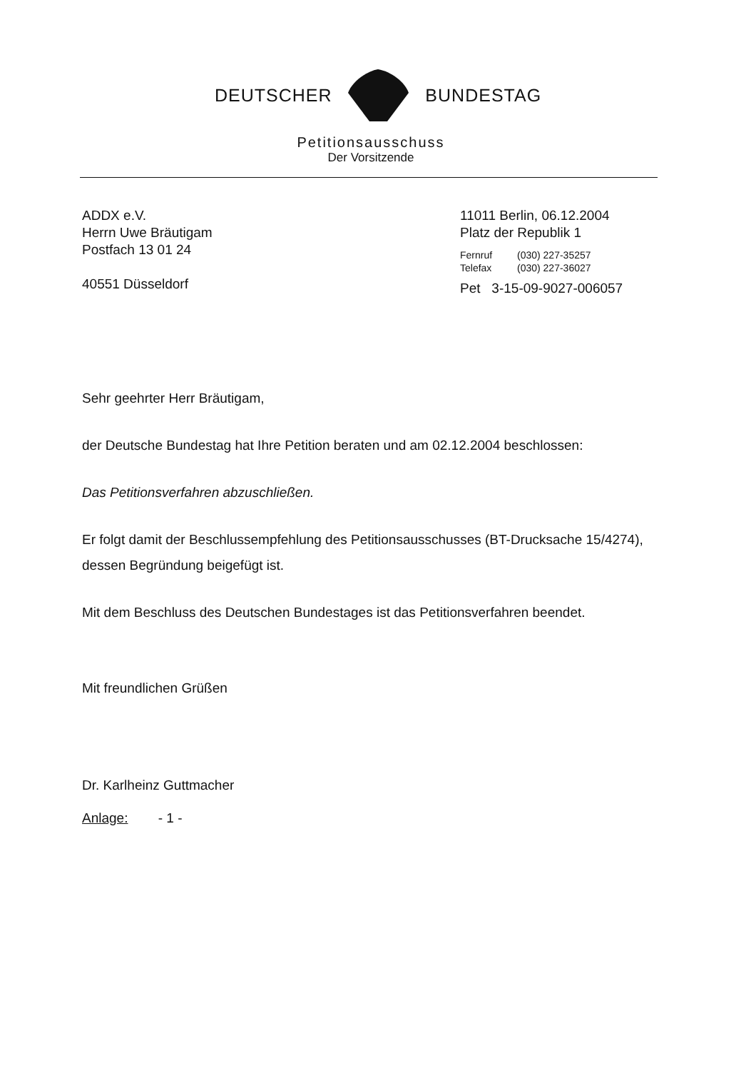DEUTSCHER BUNDESTAG
Petitionsausschuss
Der Vorsitzende
ADDX e.V.
Herrn Uwe Bräutigam
Postfach 13 01 24
40551 Düsseldorf
11011 Berlin, 06.12.2004
Platz der Republik 1
Fernruf (030) 227-35257
Telefax (030) 227-36027
Pet 3-15-09-9027-006057
Sehr geehrter Herr Bräutigam,
der Deutsche Bundestag hat Ihre Petition beraten und am 02.12.2004 beschlossen:
Das Petitionsverfahren abzuschließen.
Er folgt damit der Beschlussempfehlung des Petitionsausschusses (BT-Drucksache 15/4274), dessen Begründung beigefügt ist.
Mit dem Beschluss des Deutschen Bundestages ist das Petitionsverfahren beendet.
Mit freundlichen Grüßen
Dr. Karlheinz Guttmacher
Anlage: - 1 -